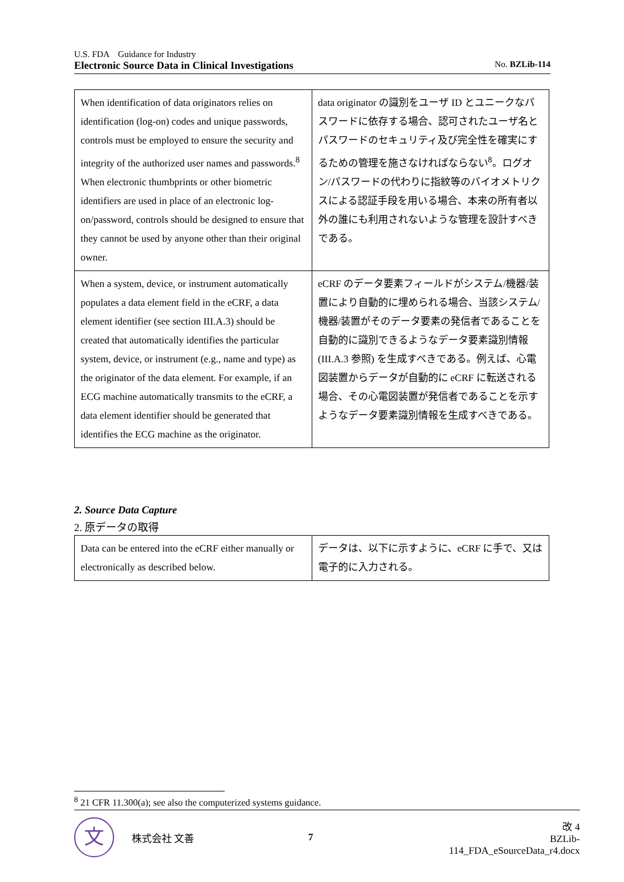U.S. FDA　Guidance for Industry
Electronic Source Data in Clinical Investigations No. BZLib-114
| When identification of data originators relies on identification (log-on) codes and unique passwords, controls must be employed to ensure the security and integrity of the authorized user names and passwords.<sup>8</sup> When electronic thumbprints or other biometric identifiers are used in place of an electronic log-on/password, controls should be designed to ensure that they cannot be used by anyone other than their original owner. | data originator の識別をユーザ ID とユニークなパスワードに依存する場合、認可されたユーザ名とパスワードのセキュリティ及び完全性を確実にするための管理を施さなければならない<sup>8</sup>。ログオン/パスワードの代わりに指紋等のバイオメトリクスによる認証手段を用いる場合、本来の所有者以外の誰にも利用されないような管理を設計すべきである。 |
| When a system, device, or instrument automatically populates a data element field in the eCRF, a data element identifier (see section III.A.3) should be created that automatically identifies the particular system, device, or instrument (e.g., name and type) as the originator of the data element. For example, if an ECG machine automatically transmits to the eCRF, a data element identifier should be generated that identifies the ECG machine as the originator. | eCRF のデータ要素フィールドがシステム/機器/装置により自動的に埋められる場合、当該システム/機器/装置がそのデータ要素の発信者であることを自動的に識別できるようなデータ要素識別情報 (III.A.3 参照) を生成すべきである。例えば、心電図装置からデータが自動的に eCRF に転送される場合、その心電図装置が発信者であることを示すようなデータ要素識別情報を生成すべきである。 |
2. Source Data Capture
2. 原データの取得
| Data can be entered into the eCRF either manually or electronically as described below. | データは、以下に示すように、eCRF に手で、又は電子的に入力される。 |
<sup>8</sup> 21 CFR 11.300(a); see also the computerized systems guidance.
文
株式会社 文善 7
改 4
BZLib-114_FDA_eSourceData_r4.docx